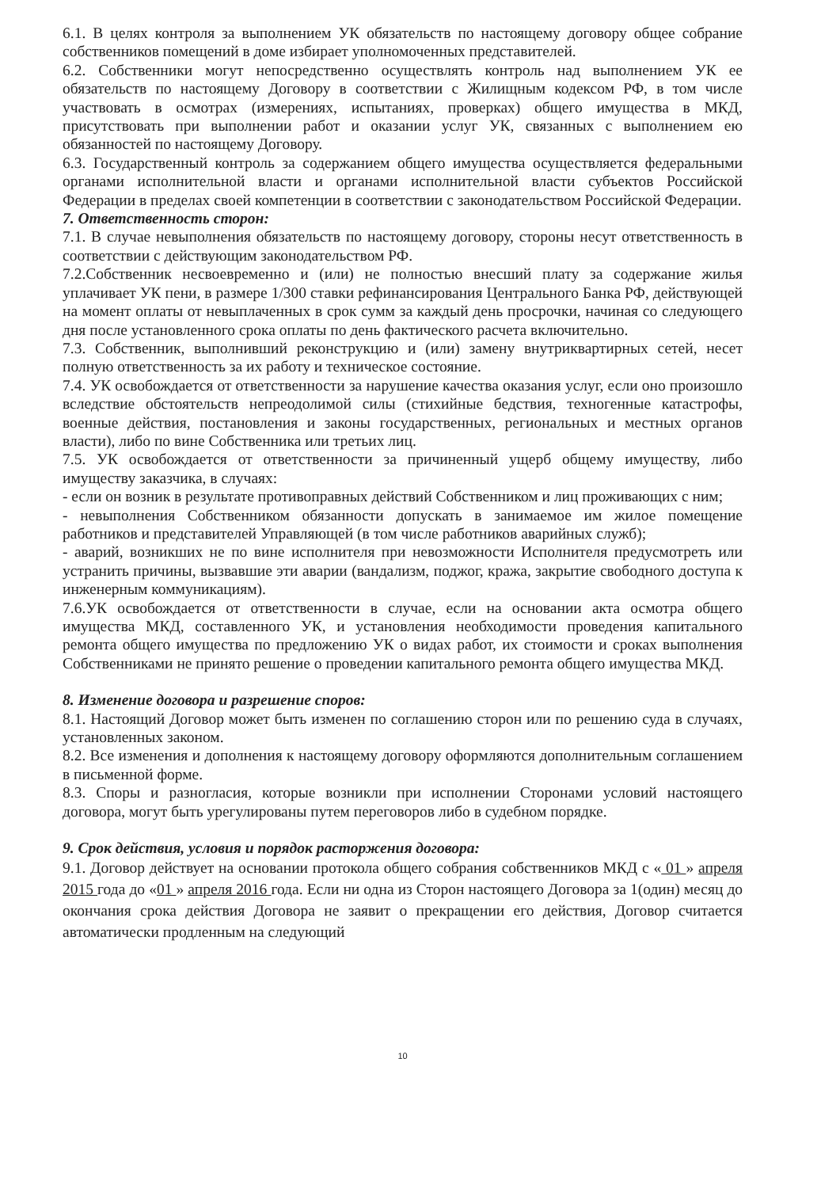6.1. В целях контроля за выполнением УК обязательств по настоящему договору общее собрание собственников помещений в доме избирает уполномоченных представителей.
6.2. Собственники могут непосредственно осуществлять контроль над выполнением УК ее обязательств по настоящему Договору в соответствии с Жилищным кодексом РФ, в том числе участвовать в осмотрах (измерениях, испытаниях, проверках) общего имущества в МКД, присутствовать при выполнении работ и оказании услуг УК, связанных с выполнением ею обязанностей по настоящему Договору.
6.3. Государственный контроль за содержанием общего имущества осуществляется федеральными органами исполнительной власти и органами исполнительной власти субъектов Российской Федерации в пределах своей компетенции в соответствии с законодательством Российской Федерации.
7. Ответственность сторон:
7.1. В случае невыполнения обязательств по настоящему договору, стороны несут ответственность в соответствии с действующим законодательством РФ.
7.2.Собственник несвоевременно и (или) не полностью внесший плату за содержание жилья уплачивает УК пени, в размере 1/300 ставки рефинансирования Центрального Банка РФ, действующей на момент оплаты от невыплаченных в срок сумм за каждый день просрочки, начиная со следующего дня после установленного срока оплаты по день фактического расчета включительно.
7.3. Собственник, выполнивший реконструкцию и (или) замену внутриквартирных сетей, несет полную ответственность за их работу и техническое состояние.
7.4. УК освобождается от ответственности за нарушение качества оказания услуг, если оно произошло вследствие обстоятельств непреодолимой силы (стихийные бедствия, техногенные катастрофы, военные действия, постановления и законы государственных, региональных и местных органов власти), либо по вине Собственника или третьих лиц.
7.5. УК освобождается от ответственности за причиненный ущерб общему имуществу, либо имуществу заказчика, в случаях:
- если он возник в результате противоправных действий Собственником и лиц проживающих с ним;
- невыполнения Собственником обязанности допускать в занимаемое им жилое помещение работников и представителей Управляющей (в том числе работников аварийных служб);
- аварий, возникших не по вине исполнителя при невозможности Исполнителя предусмотреть или устранить причины, вызвавшие эти аварии (вандализм, поджог, кража, закрытие свободного доступа к инженерным коммуникациям).
7.6.УК освобождается от ответственности в случае, если на основании акта осмотра общего имущества МКД, составленного УК, и установления необходимости проведения капитального ремонта общего имущества по предложению УК о видах работ, их стоимости и сроках выполнения Собственниками не принято решение о проведении капитального ремонта общего имущества МКД.
8. Изменение договора и разрешение споров:
8.1. Настоящий Договор может быть изменен по соглашению сторон или по решению суда в случаях, установленных законом.
8.2. Все изменения и дополнения к настоящему договору оформляются дополнительным соглашением в письменной форме.
8.3. Споры и разногласия, которые возникли при исполнении Сторонами условий настоящего договора, могут быть урегулированы путем переговоров либо в судебном порядке.
9. Срок действия, условия и порядок расторжения договора:
9.1. Договор действует на основании протокола общего собрания собственников МКД с « 01 » апреля 2015 года до «01 » апреля 2016 года. Если ни одна из Сторон настоящего Договора за 1(один) месяц до окончания срока действия Договора не заявит о прекращении его действия, Договор считается автоматически продленным на следующий
10